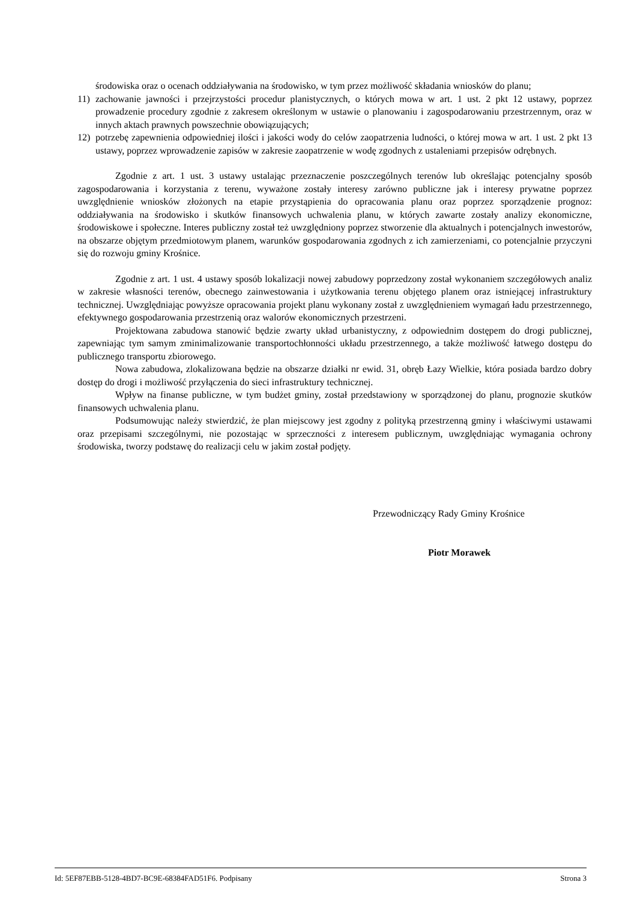środowiska oraz o ocenach oddziaływania na środowisko, w tym przez możliwość składania wniosków do planu;
11) zachowanie jawności i przejrzystości procedur planistycznych, o których mowa w art. 1 ust. 2 pkt 12 ustawy, poprzez prowadzenie procedury zgodnie z zakresem określonym w ustawie o planowaniu i zagospodarowaniu przestrzennym, oraz w innych aktach prawnych powszechnie obowiązujących;
12) potrzebę zapewnienia odpowiedniej ilości i jakości wody do celów zaopatrzenia ludności, o której mowa w art. 1 ust. 2 pkt 13 ustawy, poprzez wprowadzenie zapisów w zakresie zaopatrzenie w wodę zgodnych z ustaleniami przepisów odrębnych.
Zgodnie z art. 1 ust. 3 ustawy ustalając przeznaczenie poszczególnych terenów lub określając potencjalny sposób zagospodarowania i korzystania z terenu, wyważone zostały interesy zarówno publiczne jak i interesy prywatne poprzez uwzględnienie wniosków złożonych na etapie przystąpienia do opracowania planu oraz poprzez sporządzenie prognoz: oddziaływania na środowisko i skutków finansowych uchwalenia planu, w których zawarte zostały analizy ekonomiczne, środowiskowe i społeczne. Interes publiczny został też uwzględniony poprzez stworzenie dla aktualnych i potencjalnych inwestorów, na obszarze objętym przedmiotowym planem, warunków gospodarowania zgodnych z ich zamierzeniami, co potencjalnie przyczyni się do rozwoju gminy Krośnice.
Zgodnie z art. 1 ust. 4 ustawy sposób lokalizacji nowej zabudowy poprzedzony został wykonaniem szczegółowych analiz w zakresie własności terenów, obecnego zainwestowania i użytkowania terenu objętego planem oraz istniejącej infrastruktury technicznej. Uwzględniając powyższe opracowania projekt planu wykonany został z uwzględnieniem wymagań ładu przestrzennego, efektywnego gospodarowania przestrzenią oraz walorów ekonomicznych przestrzeni.
Projektowana zabudowa stanowić będzie zwarty układ urbanistyczny, z odpowiednim dostępem do drogi publicznej, zapewniając tym samym zminimalizowanie transportochłonności układu przestrzennego, a także możliwość łatwego dostępu do publicznego transportu zbiorowego.
Nowa zabudowa, zlokalizowana będzie na obszarze działki nr ewid. 31, obręb Łazy Wielkie, która posiada bardzo dobry dostęp do drogi i możliwość przyłączenia do sieci infrastruktury technicznej.
Wpływ na finanse publiczne, w tym budżet gminy, został przedstawiony w sporządzonej do planu, prognozie skutków finansowych uchwalenia planu.
Podsumowując należy stwierdzić, że plan miejscowy jest zgodny z polityką przestrzenną gminy i właściwymi ustawami oraz przepisami szczególnymi, nie pozostając w sprzeczności z interesem publicznym, uwzględniając wymagania ochrony środowiska, tworzy podstawę do realizacji celu w jakim został podjęty.
Przewodniczący Rady Gminy Krośnice
Piotr Morawek
Id: 5EF87EBB-5128-4BD7-BC9E-68384FAD51F6. Podpisany Strona 3